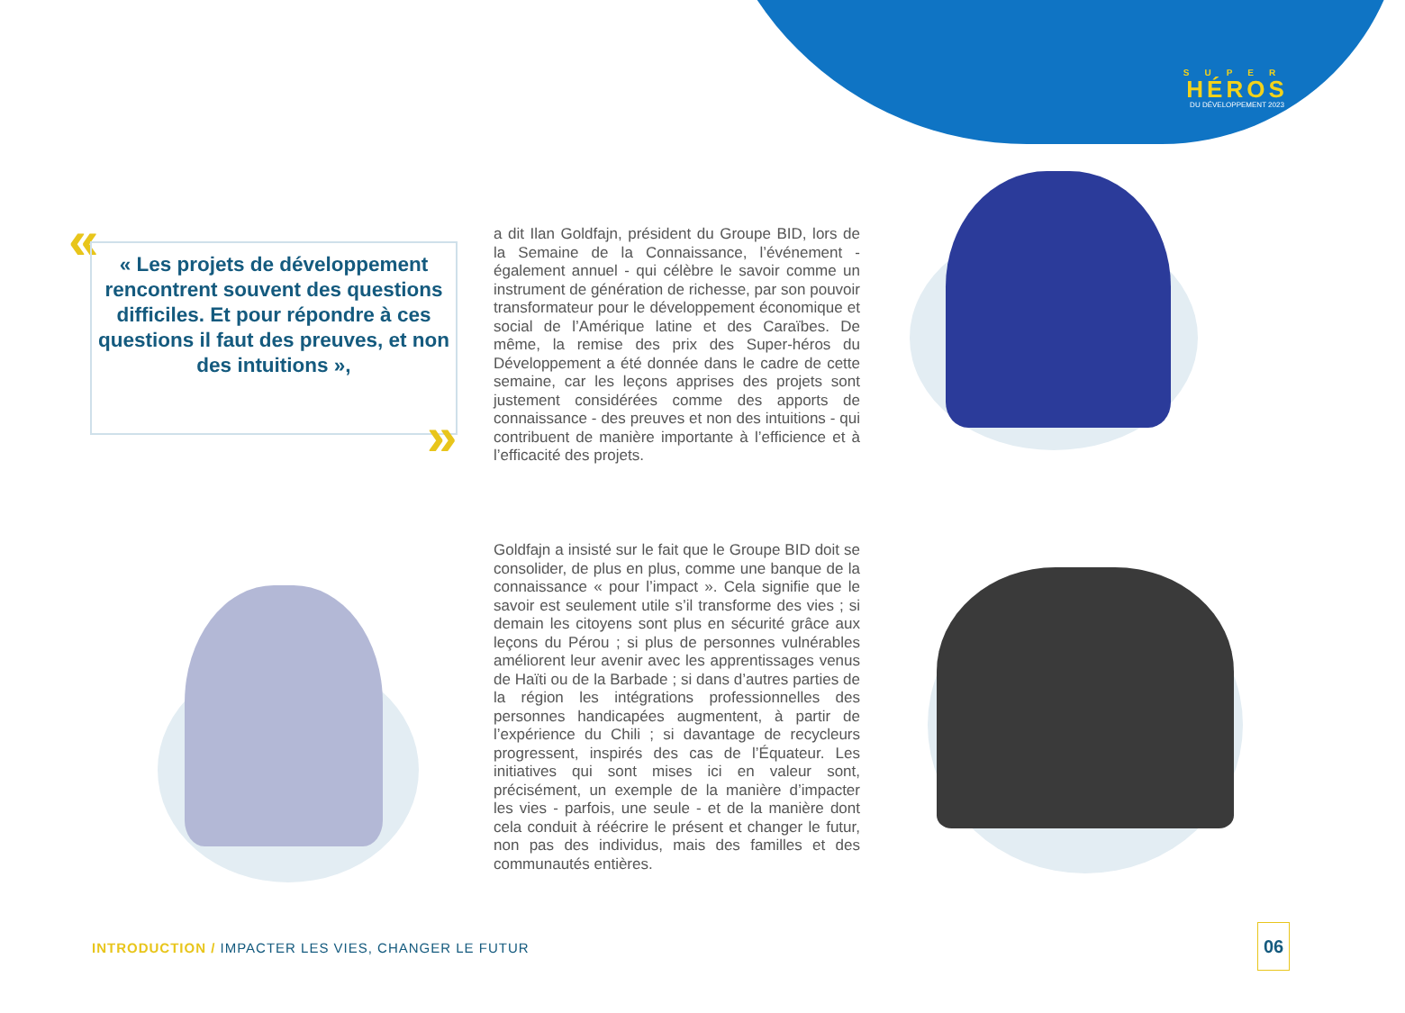SUPER
HÉROS
DU DÉVELOPPEMENT 2023
«
« Les projets de développement rencontrent souvent des questions difficiles. Et pour répondre à ces questions il faut des preuves, et non des intuitions »,
»
a dit Ilan Goldfajn, président du Groupe BID, lors de la Semaine de la Connaissance, l’événement - également annuel - qui célèbre le savoir comme un instrument de génération de richesse, par son pouvoir transformateur pour le développement économique et social de l’Amérique latine et des Caraïbes. De même, la remise des prix des Super-héros du Développement a été donnée dans le cadre de cette semaine, car les leçons apprises des projets sont justement considérées comme des apports de connaissance - des preuves et non des intuitions - qui contribuent de manière importante à l’efficience et à l’efficacité des projets.
Goldfajn a insisté sur le fait que le Groupe BID doit se consolider, de plus en plus, comme une banque de la connaissance « pour l’impact ». Cela signifie que le savoir est seulement utile s’il transforme des vies ; si demain les citoyens sont plus en sécurité grâce aux leçons du Pérou ; si plus de personnes vulnérables améliorent leur avenir avec les apprentissages venus de Haïti ou de la Barbade ; si dans d’autres parties de la région les intégrations professionnelles des personnes handicapées augmentent, à partir de l’expérience du Chili ; si davantage de recycleurs progressent, inspirés des cas de l’Équateur. Les initiatives qui sont mises ici en valeur sont, précisément, un exemple de la manière d’impacter les vies - parfois, une seule - et de la manière dont cela conduit à réécrire le présent et changer le futur, non pas des individus, mais des familles et des communautés entières.
INTRODUCTION / IMPACTER LES VIES, CHANGER LE FUTUR
06